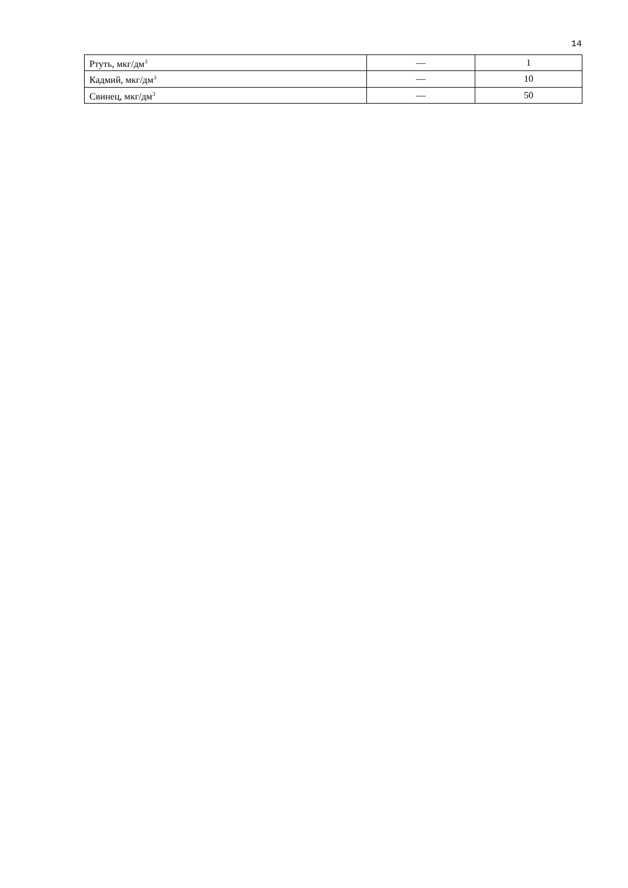14
| Ртуть, мкг/дм<sup>3</sup> | — | 1 |
| Кадмий, мкг/дм<sup>3</sup> | — | 10 |
| Свинец, мкг/дм<sup>3</sup> | — | 50 |